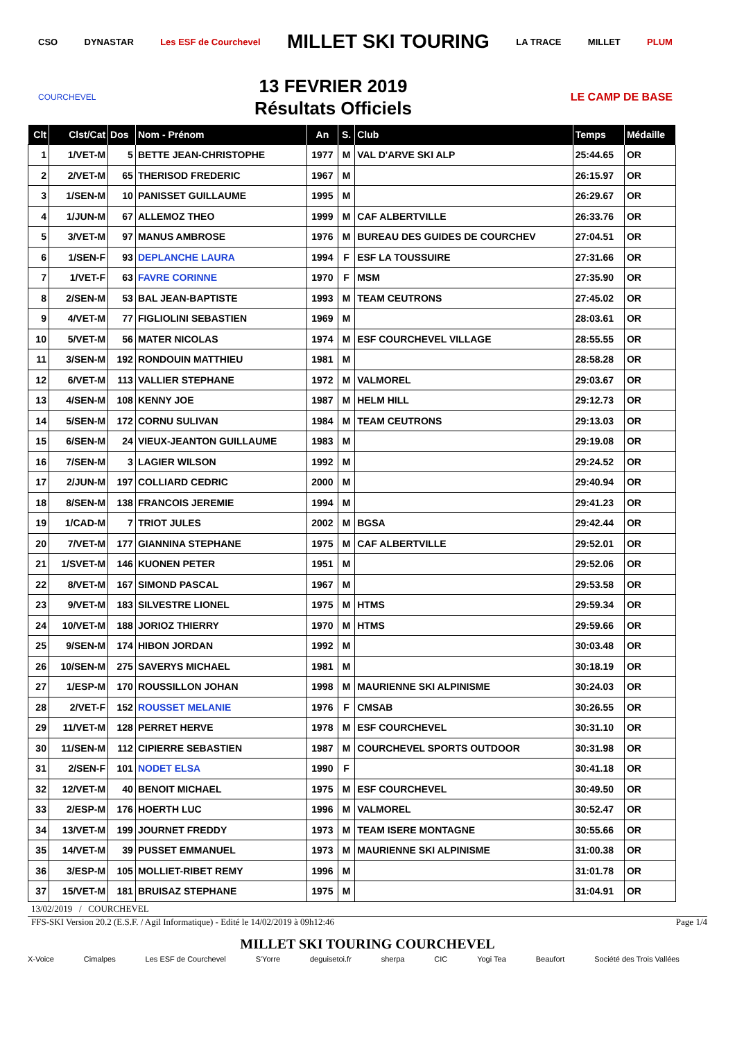CSO DYNASTAR Les ESF de Courchevel MILLET SKI TOURING LA TRACE MILLET PLUM
COURCHEVEL
13 FEVRIER 2019
Résultats Officiels
LE CAMP DE BASE
| Clt | Clst/Cat | Dos | Nom - Prénom | An | S. | Club | Temps | Médaille |
| --- | --- | --- | --- | --- | --- | --- | --- | --- |
| 1 | 1/VET-M | 5 | BETTE JEAN-CHRISTOPHE | 1977 | M | VAL D'ARVE SKI ALP | 25:44.65 | OR |
| 2 | 2/VET-M | 65 | THERISOD FREDERIC | 1967 | M | | 26:15.97 | OR |
| 3 | 1/SEN-M | 10 | PANISSET GUILLAUME | 1995 | M | | 26:29.67 | OR |
| 4 | 1/JUN-M | 67 | ALLEMOZ THEO | 1999 | M | CAF ALBERTVILLE | 26:33.76 | OR |
| 5 | 3/VET-M | 97 | MANUS AMBROSE | 1976 | M | BUREAU DES GUIDES DE COURCHEV | 27:04.51 | OR |
| 6 | 1/SEN-F | 93 | DEPLANCHE LAURA | 1994 | F | ESF LA TOUSSUIRE | 27:31.66 | OR |
| 7 | 1/VET-F | 63 | FAVRE CORINNE | 1970 | F | MSM | 27:35.90 | OR |
| 8 | 2/SEN-M | 53 | BAL JEAN-BAPTISTE | 1993 | M | TEAM CEUTRONS | 27:45.02 | OR |
| 9 | 4/VET-M | 77 | FIGLIOLINI SEBASTIEN | 1969 | M | | 28:03.61 | OR |
| 10 | 5/VET-M | 56 | MATER NICOLAS | 1974 | M | ESF COURCHEVEL VILLAGE | 28:55.55 | OR |
| 11 | 3/SEN-M | 192 | RONDOUIN MATTHIEU | 1981 | M | | 28:58.28 | OR |
| 12 | 6/VET-M | 113 | VALLIER STEPHANE | 1972 | M | VALMOREL | 29:03.67 | OR |
| 13 | 4/SEN-M | 108 | KENNY JOE | 1987 | M | HELM HILL | 29:12.73 | OR |
| 14 | 5/SEN-M | 172 | CORNU SULIVAN | 1984 | M | TEAM CEUTRONS | 29:13.03 | OR |
| 15 | 6/SEN-M | 24 | VIEUX-JEANTON GUILLAUME | 1983 | M | | 29:19.08 | OR |
| 16 | 7/SEN-M | 3 | LAGIER WILSON | 1992 | M | | 29:24.52 | OR |
| 17 | 2/JUN-M | 197 | COLLIARD CEDRIC | 2000 | M | | 29:40.94 | OR |
| 18 | 8/SEN-M | 138 | FRANCOIS JEREMIE | 1994 | M | | 29:41.23 | OR |
| 19 | 1/CAD-M | 7 | TRIOT JULES | 2002 | M | BGSA | 29:42.44 | OR |
| 20 | 7/VET-M | 177 | GIANNINA STEPHANE | 1975 | M | CAF ALBERTVILLE | 29:52.01 | OR |
| 21 | 1/SVET-M | 146 | KUONEN PETER | 1951 | M | | 29:52.06 | OR |
| 22 | 8/VET-M | 167 | SIMOND PASCAL | 1967 | M | | 29:53.58 | OR |
| 23 | 9/VET-M | 183 | SILVESTRE LIONEL | 1975 | M | HTMS | 29:59.34 | OR |
| 24 | 10/VET-M | 188 | JORIOZ THIERRY | 1970 | M | HTMS | 29:59.66 | OR |
| 25 | 9/SEN-M | 174 | HIBON JORDAN | 1992 | M | | 30:03.48 | OR |
| 26 | 10/SEN-M | 275 | SAVERYS MICHAEL | 1981 | M | | 30:18.19 | OR |
| 27 | 1/ESP-M | 170 | ROUSSILLON JOHAN | 1998 | M | MAURIENNE SKI ALPINISME | 30:24.03 | OR |
| 28 | 2/VET-F | 152 | ROUSSET MELANIE | 1976 | F | CMSAB | 30:26.55 | OR |
| 29 | 11/VET-M | 128 | PERRET HERVE | 1978 | M | ESF COURCHEVEL | 30:31.10 | OR |
| 30 | 11/SEN-M | 112 | CIPIERRE SEBASTIEN | 1987 | M | COURCHEVEL SPORTS OUTDOOR | 30:31.98 | OR |
| 31 | 2/SEN-F | 101 | NODET ELSA | 1990 | F | | 30:41.18 | OR |
| 32 | 12/VET-M | 40 | BENOIT MICHAEL | 1975 | M | ESF COURCHEVEL | 30:49.50 | OR |
| 33 | 2/ESP-M | 176 | HOERTH LUC | 1996 | M | VALMOREL | 30:52.47 | OR |
| 34 | 13/VET-M | 199 | JOURNET FREDDY | 1973 | M | TEAM ISERE MONTAGNE | 30:55.66 | OR |
| 35 | 14/VET-M | 39 | PUSSET EMMANUEL | 1973 | M | MAURIENNE SKI ALPINISME | 31:00.38 | OR |
| 36 | 3/ESP-M | 105 | MOLLIET-RIBET REMY | 1996 | M | | 31:01.78 | OR |
| 37 | 15/VET-M | 181 | BRUISAZ STEPHANE | 1975 | M | | 31:04.91 | OR |
13/02/2019 / COURCHEVEL
FFS-SKI Version 20.2 (E.S.F. / Agil Informatique) - Edité le 14/02/2019 à 09h12:46 Page 1/4
MILLET SKI TOURING COURCHEVEL
X-Voice Cimalpes Les ESF de Courchevel S'Yorre deguisetoi.fr sherpa CIC Yogi Tea Beaufort Société des Trois Vallées